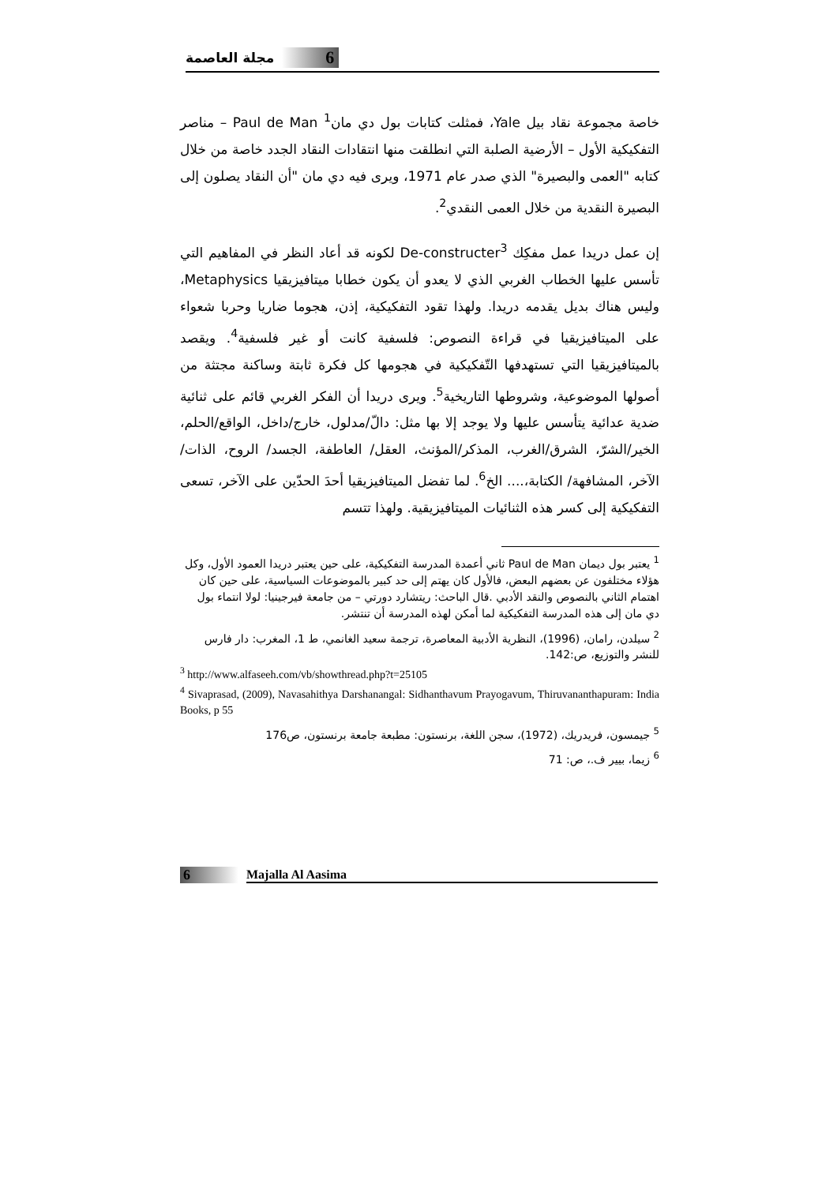6 مجلة العاصمة
خاصة مجموعة نقاد بيل Yale، فمثلت كتابات بول دي مان<sup>1</sup> Paul de Man – مناصر التفكيكية الأول – الأرضية الصلبة التي انطلقت منها انتقادات النقاد الجدد خاصة من خلال كتابه "العمى والبصيرة" الذي صدر عام 1971، ويرى فيه دي مان "أن النقاد يصلون إلى البصيرة النقدية من خلال العمى النقدي<sup>2</sup>.
إن عمل دريدا عمل مفكِك De-constructer<sup>3</sup> لكونه قد أعاد النظر في المفاهيم التي تأسس عليها الخطاب الغربي الذي لا يعدو أن يكون خطابا ميتافيزيقيا Metaphysics، وليس هناك بديل يقدمه دريدا. ولهذا تقود التفكيكية، إذن، هجوما ضاريا وحربا شعواء على الميتافيزيقيا في قراءة النصوص: فلسفية كانت أو غير فلسفية<sup>4</sup>. ويقصد بالميتافيزيقيا التي تستهدفها التّفكيكية في هجومها كل فكرة ثابتة وساكنة مجتثة من أصولها الموضوعية، وشروطها التاريخية<sup>5</sup>. ويرى دريدا أن الفكر الغربي قائم على ثنائية ضدية عدائية يتأسس عليها ولا يوجد إلا بها مثل: دالّ/مدلول، خارج/داخل، الواقع/الحلم، الخير/الشرّ، الشرق/الغرب، المذكر/المؤنث، العقل/ العاطفة، الجسد/ الروح، الذات/ الآخر، المشافهة/ الكتابة،.... الخ<sup>6</sup>. لما تفضل الميتافيزيقيا أحدَ الحدّين على الآخر، تسعى التفكيكية إلى كسر هذه الثنائيات الميتافيزيقية. ولهذا تتسم
<sup>1</sup> يعتبر بول ديمان Paul de Man ثاني أعمدة المدرسة التفكيكية، على حين يعتبر دريدا العمود الأول، وكل هؤلاء مختلفون عن بعضهم البعض، فالأول كان يهتم إلى حد كبير بالموضوعات السياسية، على حين كان اهتمام الثاني بالنصوص والنقد الأدبي .قال الباحث: ريتشارد دورتي – من جامعة فيرجينيا: لولا انتماء بول دي مان إلى هذه المدرسة التفكيكية لما أمكن لهذه المدرسة أن تنتشر.
<sup>2</sup> سيلدن، رامان، (1996)، النظرية الأدبية المعاصرة، ترجمة سعيد الغانمي، ط 1، المغرب: دار فارس للنشر والتوزيع، ص:142.
<sup>3</sup> http://www.alfaseeh.com/vb/showthread.php?t=25105
<sup>4</sup> Sivaprasad, (2009), Navasahithya Darshanangal: Sidhanthavum Prayogavum, Thiruvananthapuram: India Books, p 55
<sup>5</sup> جيمسون، فريدريك، (1972)، سجن اللغة، برنستون: مطبعة جامعة برنستون، ص176
<sup>6</sup> زيما، بيير ف.، ص: 71
6 Majalla Al Aasima